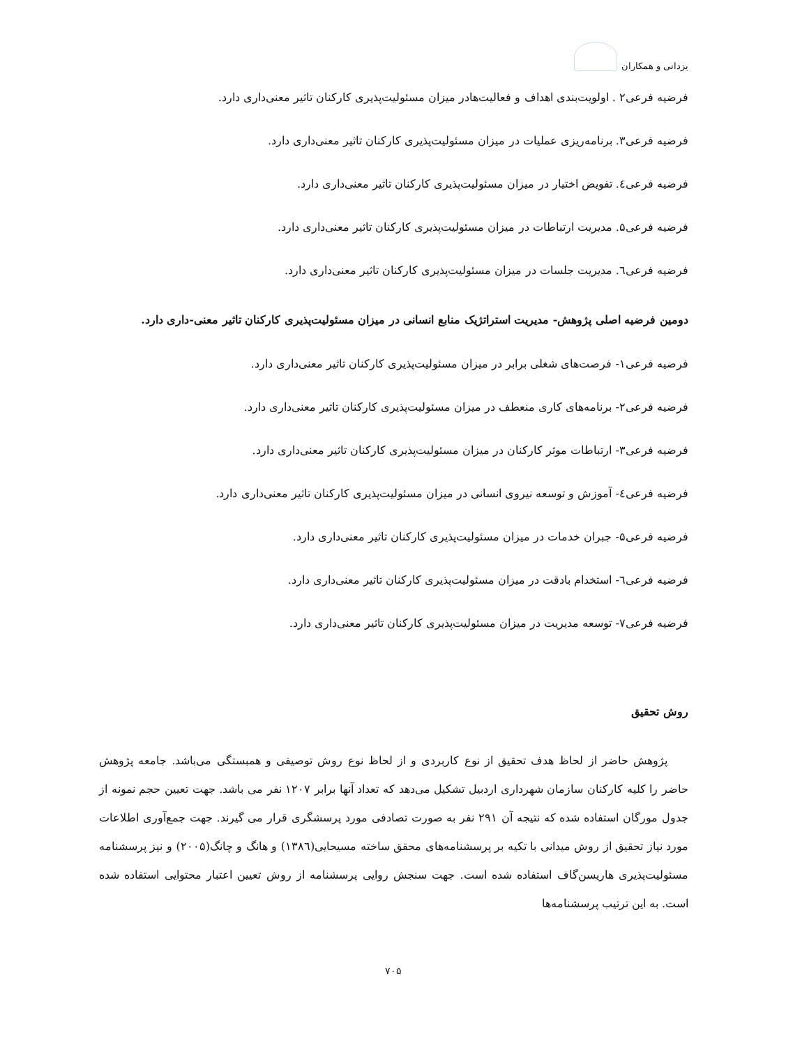یزدانی و همکاران
فرضیه فرعی۲ . اولویت‌بندی اهداف و فعالیت‌هادر میزان مسئولیت‌پذیری کارکنان تاثیر معنی‌داری دارد.
فرضیه فرعی۳. برنامه‌ریزی عملیات در میزان مسئولیت‌پذیری کارکنان تاثیر معنی‌داری دارد.
فرضیه فرعی٤. تفویض اختیار در میزان مسئولیت‌پذیری کارکنان تاثیر معنی‌داری دارد.
فرضیه فرعی۵. مدیریت ارتباطات در میزان مسئولیت‌پذیری کارکنان تاثیر معنی‌داری دارد.
فرضیه فرعی٦. مدیریت جلسات در میزان مسئولیت‌پذیری کارکنان تاثیر معنی‌داری دارد.
دومین فرضیه اصلی پژوهش- مدیریت استراتژیک منابع انسانی در میزان مسئولیت‌پذیری کارکنان تاثیر معنی-داری دارد.
فرضیه فرعی۱- فرصت‌های شغلی برابر در میزان مسئولیت‌پذیری کارکنان تاثیر معنی‌داری دارد.
فرضیه فرعی۲- برنامه‌های کاری منعطف در میزان مسئولیت‌پذیری کارکنان تاثیر معنی‌داری دارد.
فرضیه فرعی۳- ارتباطات موثر کارکنان در میزان مسئولیت‌پذیری کارکنان تاثیر معنی‌داری دارد.
فرضیه فرعی٤- آموزش و توسعه نیروی انسانی در میزان مسئولیت‌پذیری کارکنان تاثیر معنی‌داری دارد.
فرضیه فرعی۵- جبران خدمات در میزان مسئولیت‌پذیری کارکنان تاثیر معنی‌داری دارد.
فرضیه فرعی٦- استخدام بادقت در میزان مسئولیت‌پذیری کارکنان تاثیر معنی‌داری دارد.
فرضیه فرعی۷- توسعه مدیریت در میزان مسئولیت‌پذیری کارکنان تاثیر معنی‌داری دارد.
روش تحقیق
پژوهش حاضر از لحاظ هدف تحقیق از نوع کاربردی و از لحاظ نوع روش توصیفی و همبستگی می‌باشد. جامعه پژوهش حاضر را کلیه کارکنان سازمان شهرداری اردبیل تشکیل می‌دهد که تعداد آنها برابر ۱۲۰۷ نفر می باشد. جهت تعیین حجم نمونه از جدول مورگان استفاده شده که نتیجه آن ۲۹۱ نفر به صورت تصادفی مورد پرسشگری قرار می گیرند. جهت جمع‌آوری اطلاعات مورد نیاز تحقیق از روش میدانی با تکیه بر پرسشنامه‌های محقق ساخته مسیحایی(۱۳۸٦) و هانگ و چانگ(۲۰۰۵) و نیز پرسشنامه مسئولیت‌پذیری هاریسن‌گاف استفاده شده است. جهت سنجش روایی پرسشنامه از روش تعیین اعتبار محتوایی استفاده شده است. به این ترتیب پرسشنامه‌ها
۷۰۵